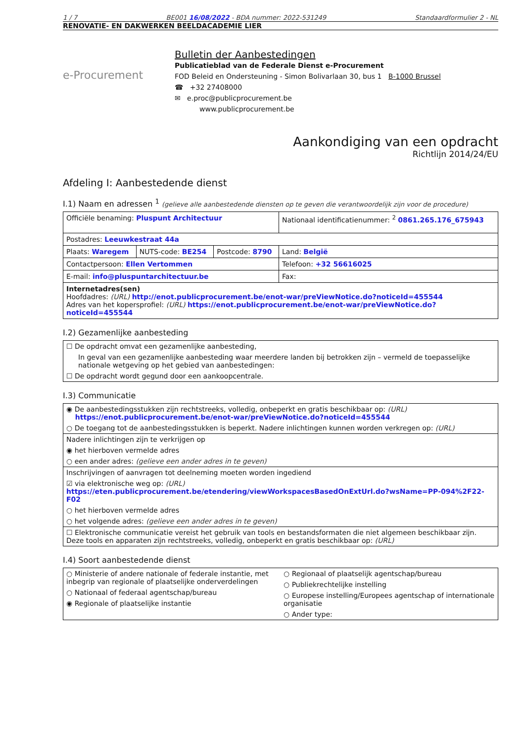1 / 7 BE001 16/08/2022 - BDA nummer: 2022-531249 Standaardformulier 2 - NL
RENOVATIE- EN DAKWERKEN BEELDACADEMIE LIER
e-Procurement
Bulletin der Aanbestedingen
Publicatieblad van de Federale Dienst e-Procurement
FOD Beleid en Ondersteuning - Simon Bolivarlaan 30, bus 1 B-1000 Brussel
☎ +32 27408000
✉ e.proc@publicprocurement.be
www.publicprocurement.be
Aankondiging van een opdracht
Richtlijn 2014/24/EU
Afdeling I: Aanbestedende dienst
I.1) Naam en adressen <sup>1</sup> (gelieve alle aanbestedende diensten op te geven die verantwoordelijk zijn voor de procedure)
| Officiële benaming: Pluspunt Architectuur | | | Nationaal identificatienummer: <sup>2</sup> 0861.265.176_675943 |
| Postadres: Leeuwkestraat 44a | | | |
| Plaats: Waregem | NUTS-code: BE254 | Postcode: 8790 | Land: België |
| Contactpersoon: Ellen Vertommen | | | Telefoon: +32 56616025 |
| E-mail: info@pluspuntarchitectuur.be | | | Fax: |
| Internetadres(sen) Hoofdadres: (URL) http://enot.publicprocurement.be/enot-war/preViewNotice.do?noticeId=455544 Adres van het kopersprofiel: (URL) https://enot.publicprocurement.be/enot-war/preViewNotice.do?noticeId=455544 | | | |
I.2) Gezamenlijke aanbesteding
☐ De opdracht omvat een gezamenlijke aanbesteding,
In geval van een gezamenlijke aanbesteding waar meerdere landen bij betrokken zijn – vermeld de toepasselijke nationale wetgeving op het gebied van aanbestedingen:
☐ De opdracht wordt gegund door een aankoopcentrale.
I.3) Communicatie
◉ De aanbestedingsstukken zijn rechtstreeks, volledig, onbeperkt en gratis beschikbaar op: (URL)
https://enot.publicprocurement.be/enot-war/preViewNotice.do?noticeId=455544
○ De toegang tot de aanbestedingsstukken is beperkt. Nadere inlichtingen kunnen worden verkregen op: (URL)
Nadere inlichtingen zijn te verkrijgen op
◉ het hierboven vermelde adres
○ een ander adres: (gelieve een ander adres in te geven)
Inschrijvingen of aanvragen tot deelneming moeten worden ingediend
☑ via elektronische weg op: (URL) https://eten.publicprocurement.be/etendering/viewWorkspacesBasedOnExtUrl.do?wsName=PP-094%2F22-F02
○ het hierboven vermelde adres
○ het volgende adres: (gelieve een ander adres in te geven)
☐ Elektronische communicatie vereist het gebruik van tools en bestandsformaten die niet algemeen beschikbaar zijn. Deze tools en apparaten zijn rechtstreeks, volledig, onbeperkt en gratis beschikbaar op: (URL)
I.4) Soort aanbestedende dienst
○ Ministerie of andere nationale of federale instantie, met inbegrip van regionale of plaatselijke onderverdelingen
○ Nationaal of federaal agentschap/bureau
◉ Regionale of plaatselijke instantie
○ Regionaal of plaatselijk agentschap/bureau
○ Publiekrechtelijke instelling
○ Europese instelling/Europees agentschap of internationale organisatie
○ Ander type: